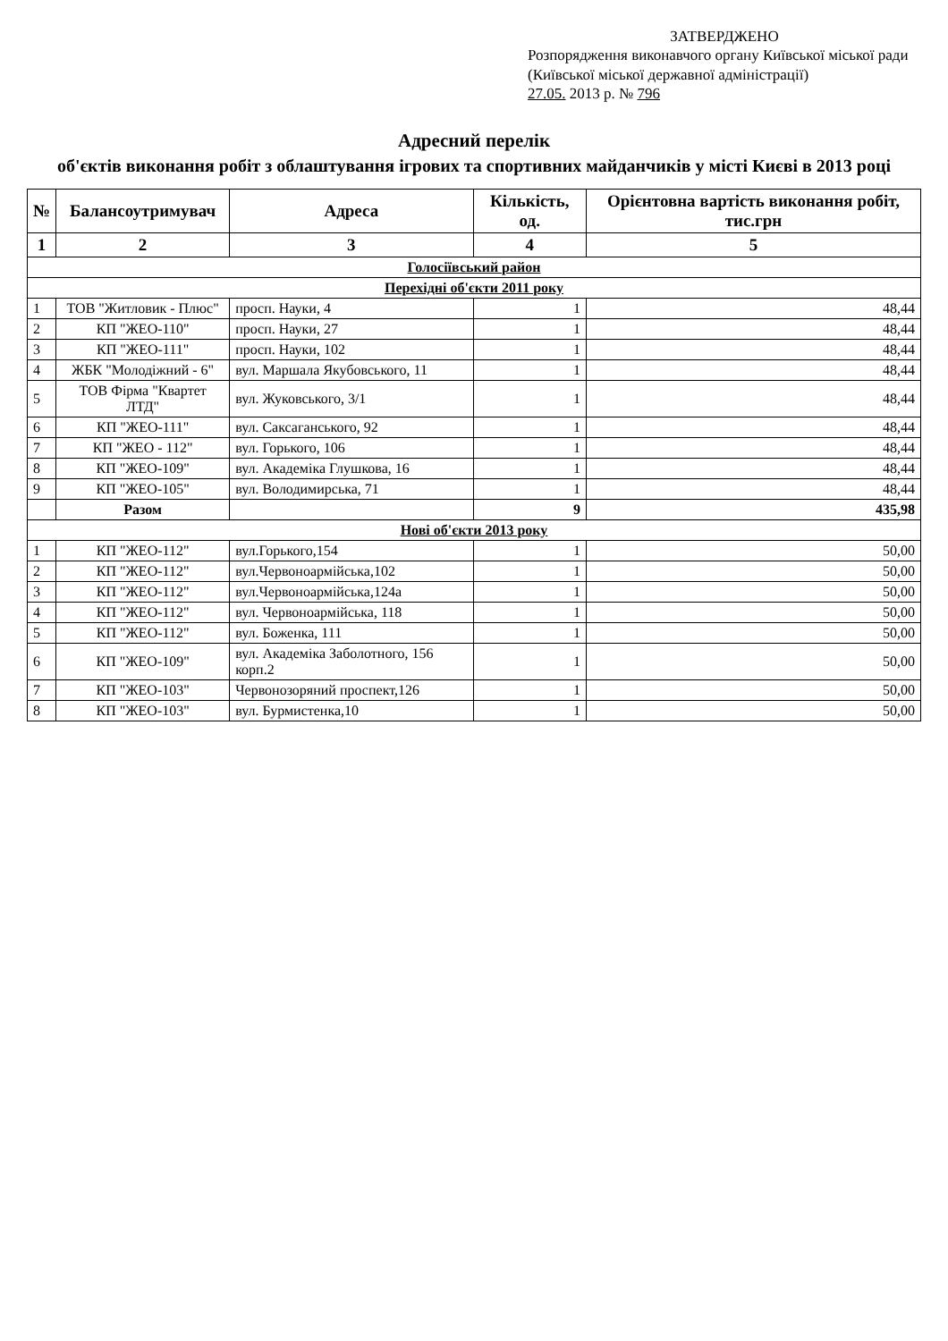ЗАТВЕРДЖЕНО
Розпорядження виконавчого органу Київської міської ради (Київської міської державної адміністрації)
27.05. 2013 р. № 796
Адресний перелік
об'єктів виконання робіт з облаштування ігрових та спортивних майданчиків у місті Києві в 2013 році
| № | Балансоутримувач | Адреса | Кількість, од. | Орієнтовна вартість виконання робіт, тис.грн |
| --- | --- | --- | --- | --- |
| 1 | 2 | 3 | 4 | 5 |
| Голосіївський район | | | | |
| Перехідні об'єкти 2011 року | | | | |
| 1 | ТОВ "Житловик - Плюс" | просп. Науки, 4 | 1 | 48,44 |
| 2 | КП "ЖЕО-110" | просп. Науки, 27 | 1 | 48,44 |
| 3 | КП "ЖЕО-111" | просп. Науки, 102 | 1 | 48,44 |
| 4 | ЖБК "Молодіжний - 6" | вул. Маршала Якубовського, 11 | 1 | 48,44 |
| 5 | ТОВ Фірма "Квартет ЛТД" | вул. Жуковського, 3/1 | 1 | 48,44 |
| 6 | КП "ЖЕО-111" | вул. Саксаганського, 92 | 1 | 48,44 |
| 7 | КП "ЖЕО - 112" | вул. Горького, 106 | 1 | 48,44 |
| 8 | КП "ЖЕО-109" | вул. Академіка Глушкова, 16 | 1 | 48,44 |
| 9 | КП "ЖЕО-105" | вул. Володимирська, 71 | 1 | 48,44 |
| | Разом | | 9 | 435,98 |
| Нові об'єкти 2013 року | | | | |
| 1 | КП "ЖЕО-112" | вул.Горького,154 | 1 | 50,00 |
| 2 | КП "ЖЕО-112" | вул.Червоноармійська,102 | 1 | 50,00 |
| 3 | КП "ЖЕО-112" | вул.Червоноармійська,124а | 1 | 50,00 |
| 4 | КП "ЖЕО-112" | вул. Червоноармійська, 118 | 1 | 50,00 |
| 5 | КП "ЖЕО-112" | вул. Боженка, 111 | 1 | 50,00 |
| 6 | КП "ЖЕО-109" | вул. Академіка Заболотного, 156 корп.2 | 1 | 50,00 |
| 7 | КП "ЖЕО-103" | Червонозоряний проспект,126 | 1 | 50,00 |
| 8 | КП "ЖЕО-103" | вул. Бурмистенка,10 | 1 | 50,00 |